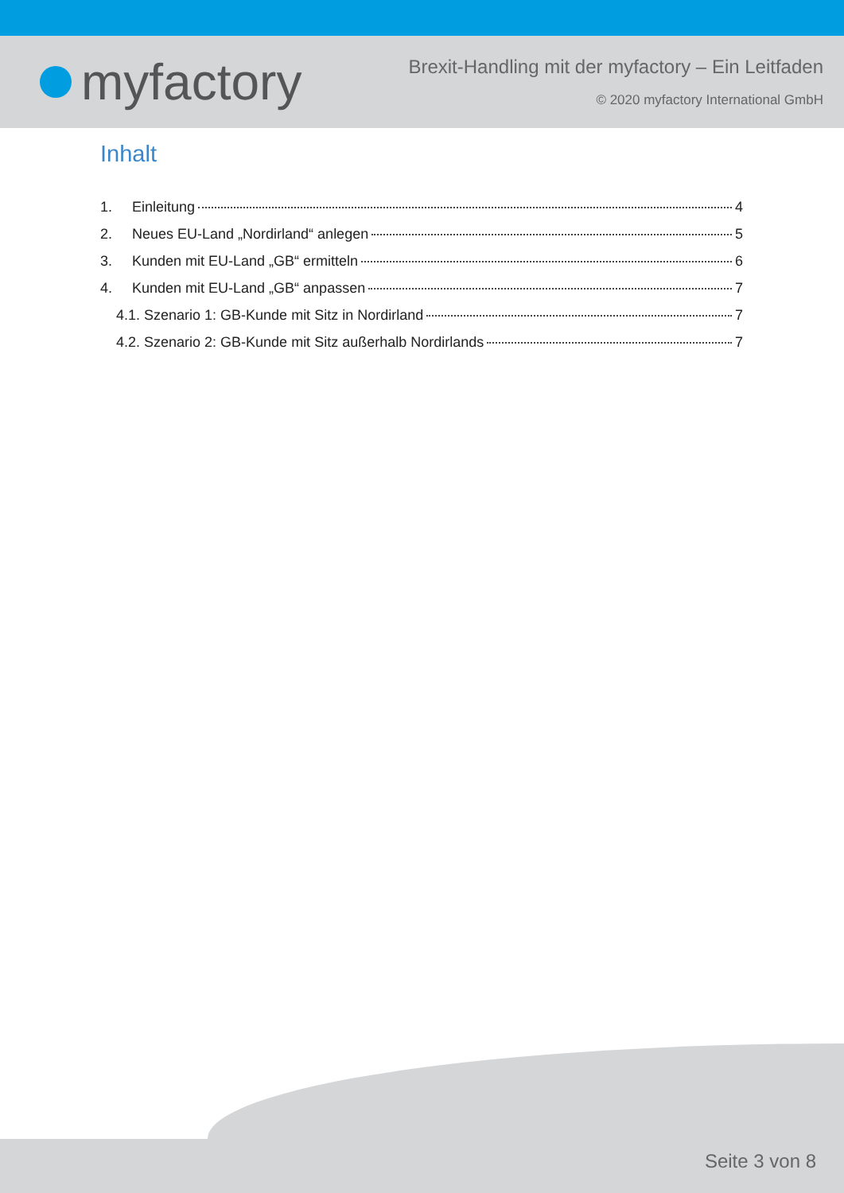myfactory
Brexit-Handling mit der myfactory – Ein Leitfaden
© 2020 myfactory International GmbH
Inhalt
1. Einleitung 4
2. Neues EU-Land „Nordirland“ anlegen 5
3. Kunden mit EU-Land „GB“ ermitteln 6
4. Kunden mit EU-Land „GB“ anpassen 7
4.1. Szenario 1: GB-Kunde mit Sitz in Nordirland 7
4.2. Szenario 2: GB-Kunde mit Sitz außerhalb Nordirlands 7
Seite 3 von 8